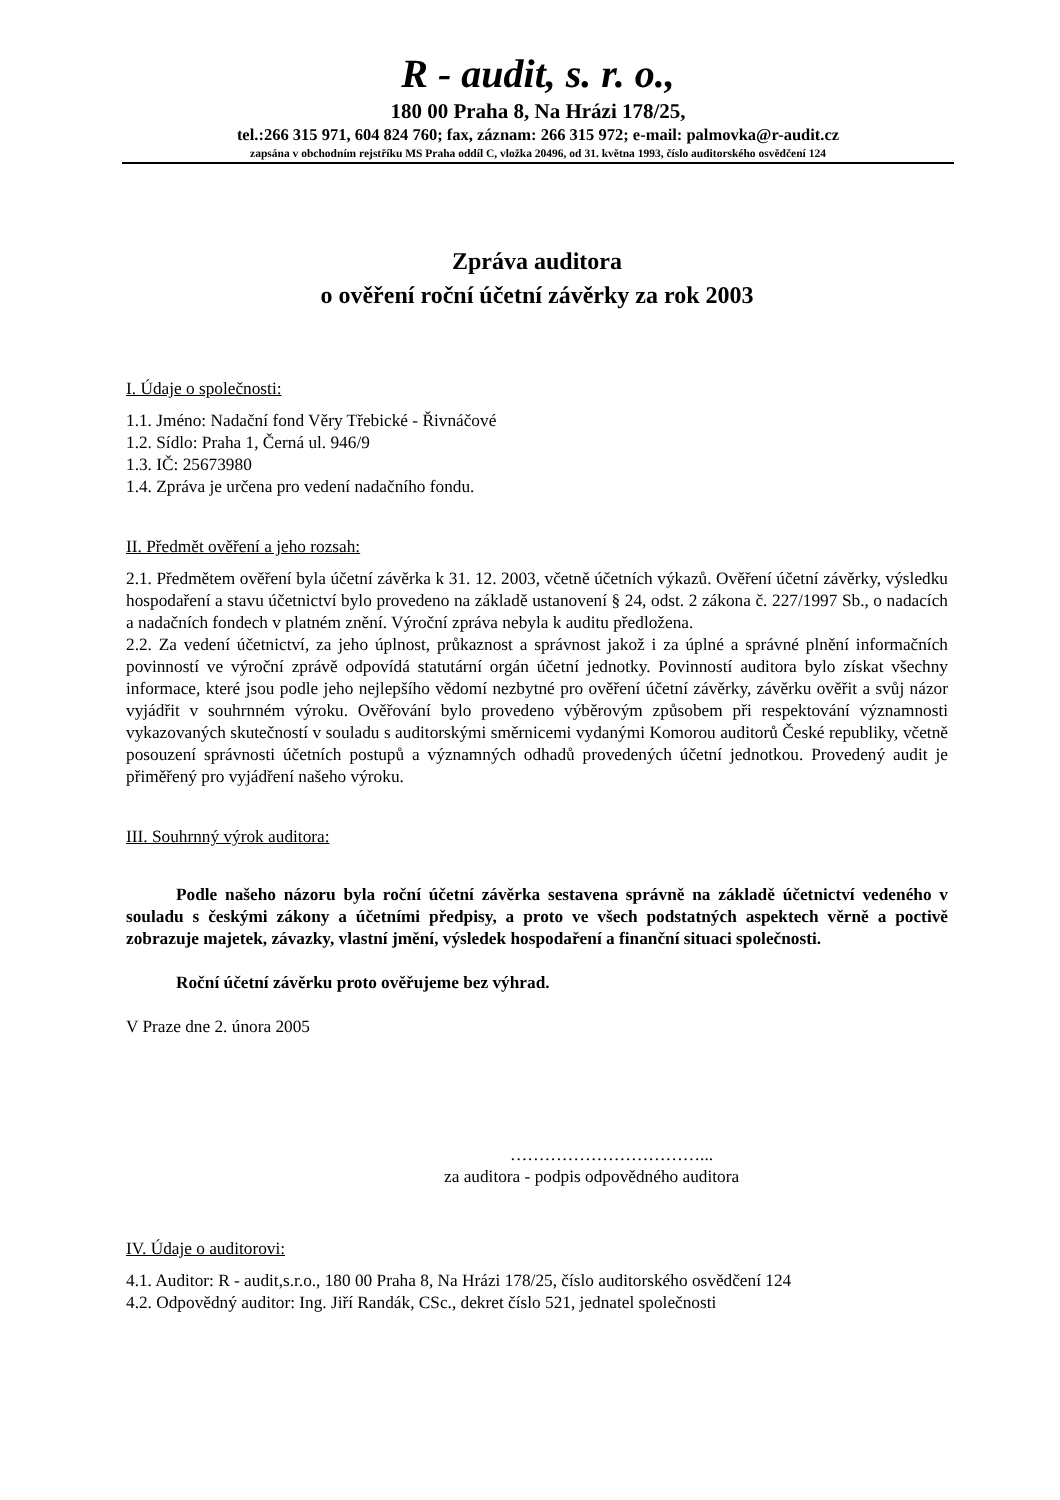R - audit, s. r. o.,
180 00 Praha 8, Na Hrázi 178/25,
tel.:266 315 971, 604 824 760; fax, záznam: 266 315 972; e-mail: palmovka@r-audit.cz
zapsána v obchodním rejstříku MS Praha oddíl C, vložka 20496, od 31. května 1993, číslo auditorského osvědčení 124
Zpráva auditora
o ověření roční účetní závěrky za rok 2003
I. Údaje o společnosti:
1.1. Jméno: Nadační fond Věry Třebické - Řivnáčové
1.2. Sídlo: Praha 1, Černá ul. 946/9
1.3. IČ: 25673980
1.4. Zpráva je určena pro vedení nadačního fondu.
II. Předmět ověření a jeho rozsah:
2.1. Předmětem ověření byla účetní závěrka k 31. 12. 2003, včetně účetních výkazů. Ověření účetní závěrky, výsledku hospodaření a stavu účetnictví bylo provedeno na základě ustanovení § 24, odst. 2 zákona č. 227/1997 Sb., o nadacích a nadačních fondech v platném znění. Výroční zpráva nebyla k auditu předložena.
2.2. Za vedení účetnictví, za jeho úplnost, průkaznost a správnost jakož i za úplné a správné plnění informačních povinností ve výroční zprávě odpovídá statutární orgán účetní jednotky. Povinností auditora bylo získat všechny informace, které jsou podle jeho nejlepšího vědomí nezbytné pro ověření účetní závěrky, závěrku ověřit a svůj názor vyjádřit v souhrnném výroku. Ověřování bylo provedeno výběrovým způsobem při respektování významnosti vykazovaných skutečností v souladu s auditorskými směrnicemi vydanými Komorou auditorů České republiky, včetně posouzení správnosti účetních postupů a významných odhadů provedených účetní jednotkou. Provedený audit je přiměřený pro vyjádření našeho výroku.
III. Souhrnný výrok auditora:
Podle našeho názoru byla roční účetní závěrka sestavena správně na základě účetnictví vedeného v souladu s českými zákony a účetními předpisy, a proto ve všech podstatných aspektech věrně a poctivě zobrazuje majetek, závazky, vlastní jmění, výsledek hospodaření a finanční situaci společnosti.
Roční účetní závěrku proto ověřujeme bez výhrad.
V Praze dne 2. února 2005
……………………………...
za auditora - podpis odpovědného auditora
IV. Údaje o auditorovi:
4.1. Auditor: R - audit,s.r.o., 180 00 Praha 8, Na Hrázi 178/25, číslo auditorského osvědčení 124
4.2. Odpovědný auditor: Ing. Jiří Randák, CSc., dekret číslo 521, jednatel společnosti